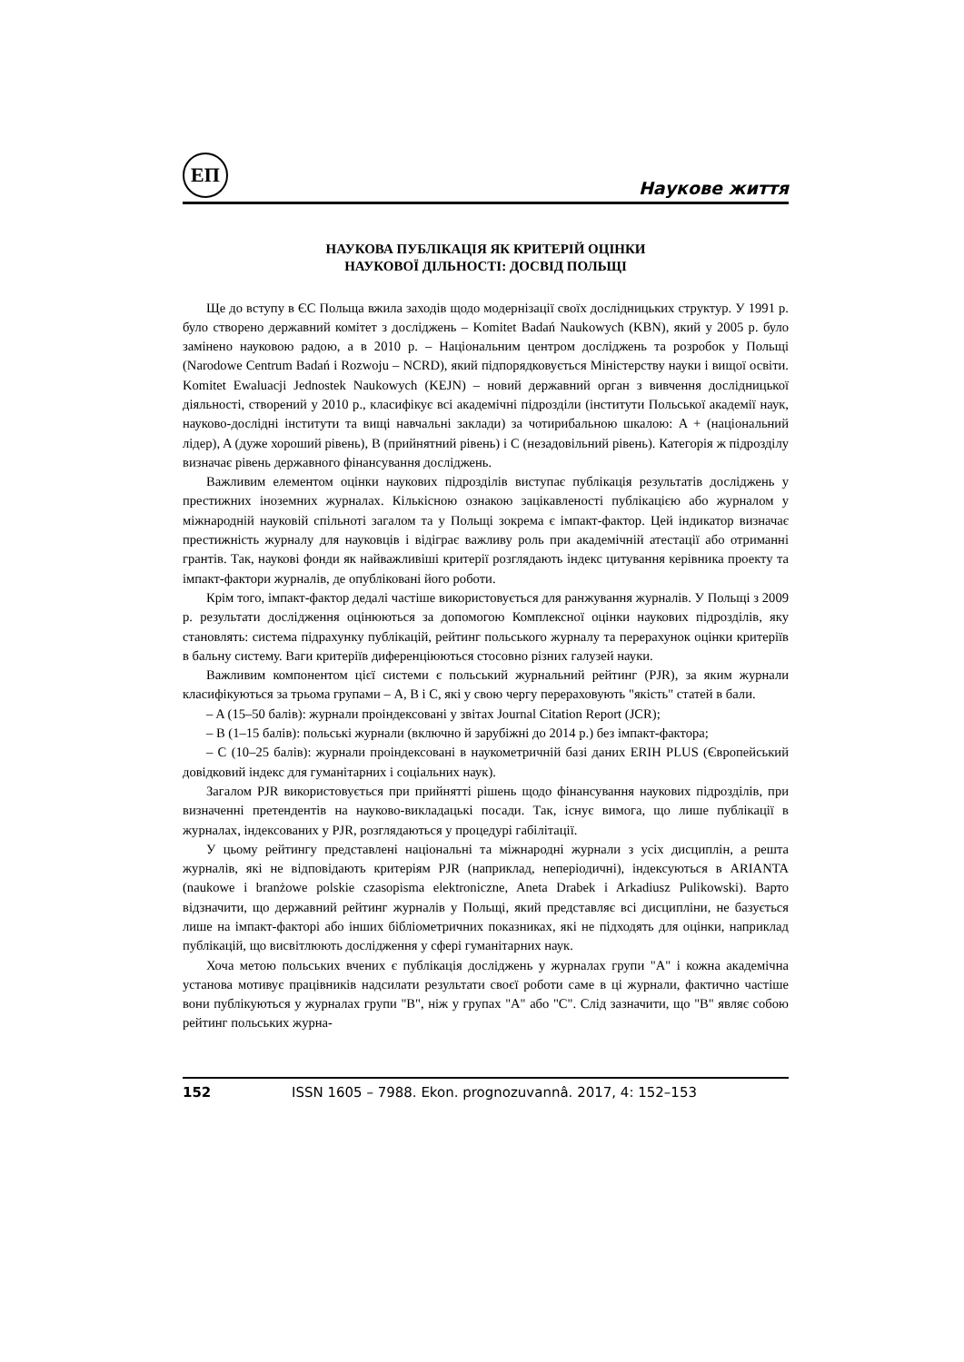ЕП
Наукове життя
НАУКОВА ПУБЛІКАЦІЯ ЯК КРИТЕРІЙ ОЦІНКИ
НАУКОВОЇ ДІЛЬНОСТІ: ДОСВІД ПОЛЬЩІ
Ще до вступу в ЄС Польща вжила заходів щодо модернізації своїх дослідницьких структур. У 1991 р. було створено державний комітет з досліджень – Komitet Badań Naukowych (KBN), який у 2005 р. було замінено науковою радою, а в 2010 р. – Національним центром досліджень та розробок у Польщі (Narodowe Centrum Badań i Rozwoju – NCRD), який підпорядковується Міністерству науки і вищої освіти. Komitet Ewaluacji Jednostek Naukowych (KEJN) – новий державний орган з вивчення дослідницької діяльності, створений у 2010 р., класифікує всі академічні підрозділи (інститути Польської академії наук, науково-дослідні інститути та вищі навчальні заклади) за чотирибальною шкалою: A + (національний лідер), A (дуже хороший рівень), B (прийнятний рівень) і C (незадовільний рівень). Категорія ж підрозділу визначає рівень державного фінансування досліджень.
Важливим елементом оцінки наукових підрозділів виступає публікація результатів досліджень у престижних іноземних журналах. Кількісною ознакою зацікавленості публікацією або журналом у міжнародній науковій спільноті загалом та у Польщі зокрема є імпакт-фактор. Цей індикатор визначає престижність журналу для науковців і відіграє важливу роль при академічній атестації або отриманні грантів. Так, наукові фонди як найважливіші критерії розглядають індекс цитування керівника проекту та імпакт-фактори журналів, де опубліковані його роботи.
Крім того, імпакт-фактор дедалі частіше використовується для ранжування журналів. У Польщі з 2009 р. результати дослідження оцінюються за допомогою Комплексної оцінки наукових підрозділів, яку становлять: система підрахунку публікацій, рейтинг польського журналу та перерахунок оцінки критеріїв в бальну систему. Ваги критеріїв диференціюються стосовно різних галузей науки.
Важливим компонентом цієї системи є польський журнальний рейтинг (PJR), за яким журнали класифікуються за трьома групами – А, В і С, які у свою чергу перераховують "якість" статей в бали.
– A (15–50 балів): журнали проіндексовані у звітах Journal Citation Report (JCR);
– B (1–15 балів): польські журнали (включно й зарубіжні до 2014 р.) без імпакт-фактора;
– C (10–25 балів): журнали проіндексовані в наукометричній базі даних ERIH PLUS (Європейський довідковий індекс для гуманітарних і соціальних наук).
Загалом PJR використовується при прийнятті рішень щодо фінансування наукових підрозділів, при визначенні претендентів на науково-викладацькі посади. Так, існує вимога, що лише публікації в журналах, індексованих у PJR, розглядаються у процедурі габілітації.
У цьому рейтингу представлені національні та міжнародні журнали з усіх дисциплін, а решта журналів, які не відповідають критеріям PJR (наприклад, неперіодичні), індексуються в ARIANTA (naukowe i branżowe polskie czasopisma elektroniczne, Aneta Drabek i Arkadiusz Pulikowski). Варто відзначити, що державний рейтинг журналів у Польщі, який представляє всі дисципліни, не базується лише на імпакт-факторі або інших бібліометричних показниках, які не підходять для оцінки, наприклад публікацій, що висвітлюють дослідження у сфері гуманітарних наук.
Хоча метою польських вчених є публікація досліджень у журналах групи "A" і кожна академічна установа мотивує працівників надсилати результати своєї роботи саме в ці журнали, фактично частіше вони публікуються у журналах групи "B", ніж у групах "A" або "C". Слід зазначити, що "B" являє собою рейтинг польських журна-
152 ISSN 1605 – 7988. Ekon. prognozuvannâ. 2017, 4: 152–153